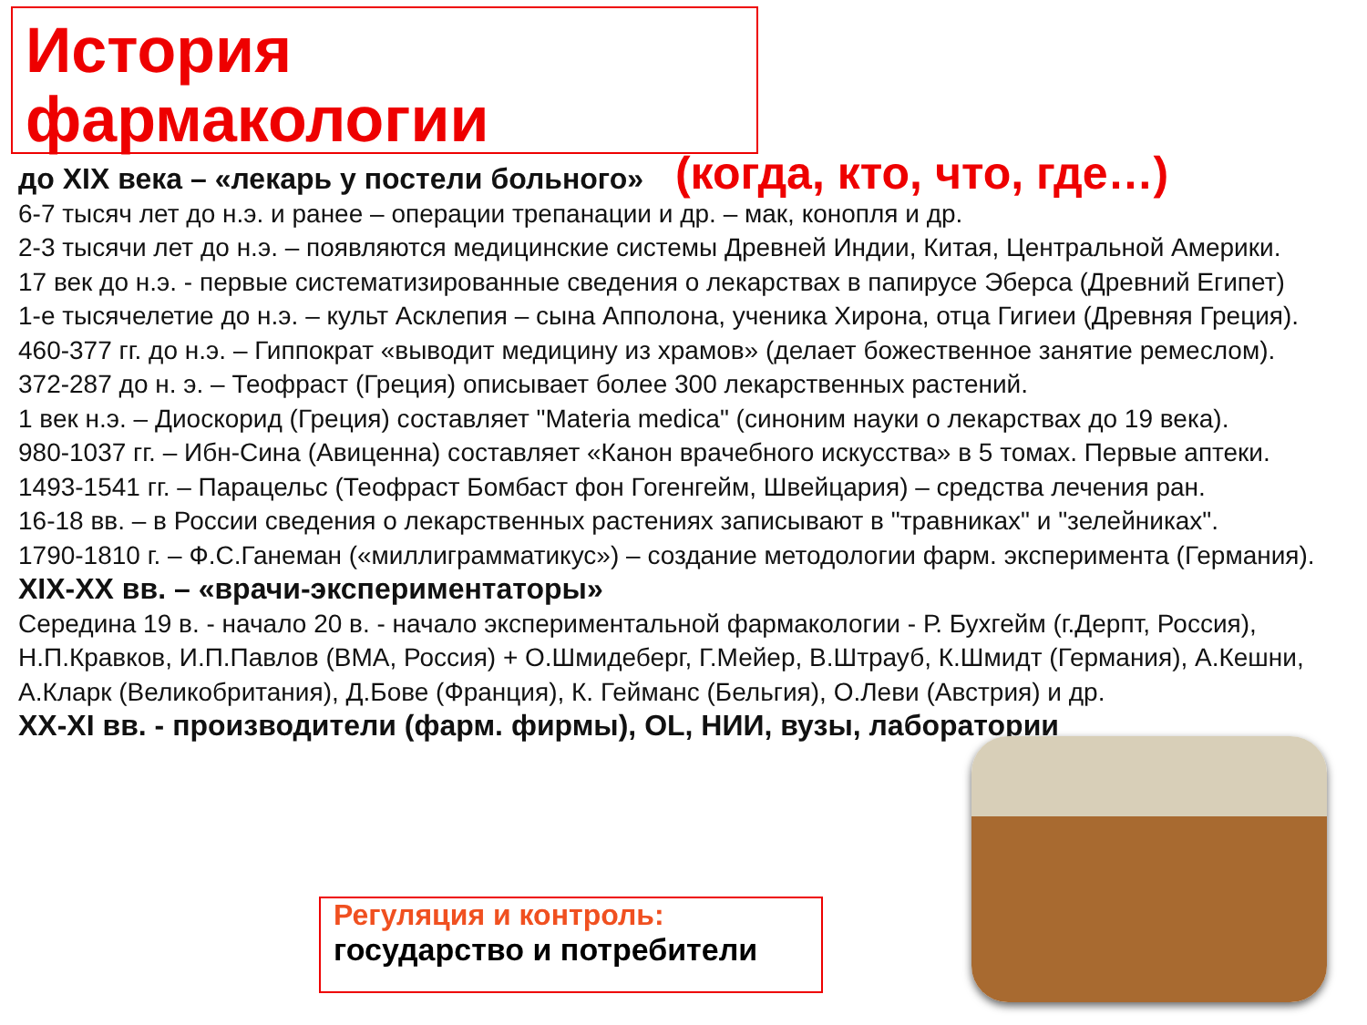История фармакологии
до XIX века – «лекарь у постели больного» (когда, кто, что, где…)
6-7 тысяч лет до н.э. и ранее – операции трепанации и др. – мак, конопля и др.
2-3 тысячи лет до н.э. – появляются медицинские системы Древней Индии, Китая, Центральной Америки.
17 век до н.э. - первые систематизированные сведения о лекарствах в папирусе Эберса (Древний Египет)
1-е тысячелетие до н.э. – культ Асклепия – сына Апполона, ученика Хирона, отца Гигиеи (Древняя Греция).
460-377 гг. до н.э. – Гиппократ «выводит медицину из храмов» (делает божественное занятие ремеслом).
372-287 до н. э. – Теофраст (Греция) описывает более 300 лекарственных растений.
1 век н.э. – Диоскорид (Греция) составляет "Materia medica" (синоним науки о лекарствах до 19 века).
980-1037 гг. – Ибн-Сина (Авиценна) составляет «Канон врачебного искусства» в 5 томах. Первые аптеки.
1493-1541 гг. – Парацельс (Теофраст Бомбаст фон Гогенгейм, Швейцария) – средства лечения ран.
16-18 вв. – в России сведения о лекарственных растениях записывают в "травниках" и "зелейниках".
1790-1810 г. – Ф.С.Ганеман («миллиграмматикус») – создание методологии фарм. эксперимента (Германия).
XIX-XX вв. – «врачи-экспериментаторы»
Середина 19 в. - начало 20 в. - начало экспериментальной фармакологии - Р. Бухгейм (г.Дерпт, Россия), Н.П.Кравков, И.П.Павлов (ВМА, Россия) + О.Шмидеберг, Г.Мейер, В.Штрауб, К.Шмидт (Германия), А.Кешни, А.Кларк (Великобритания), Д.Бове (Франция), К. Гейманс (Бельгия), О.Леви (Австрия) и др.
XX-XI вв. - производители (фарм. фирмы), OL, НИИ, вузы, лаборатории
Регуляция и контроль:
государство и потребители